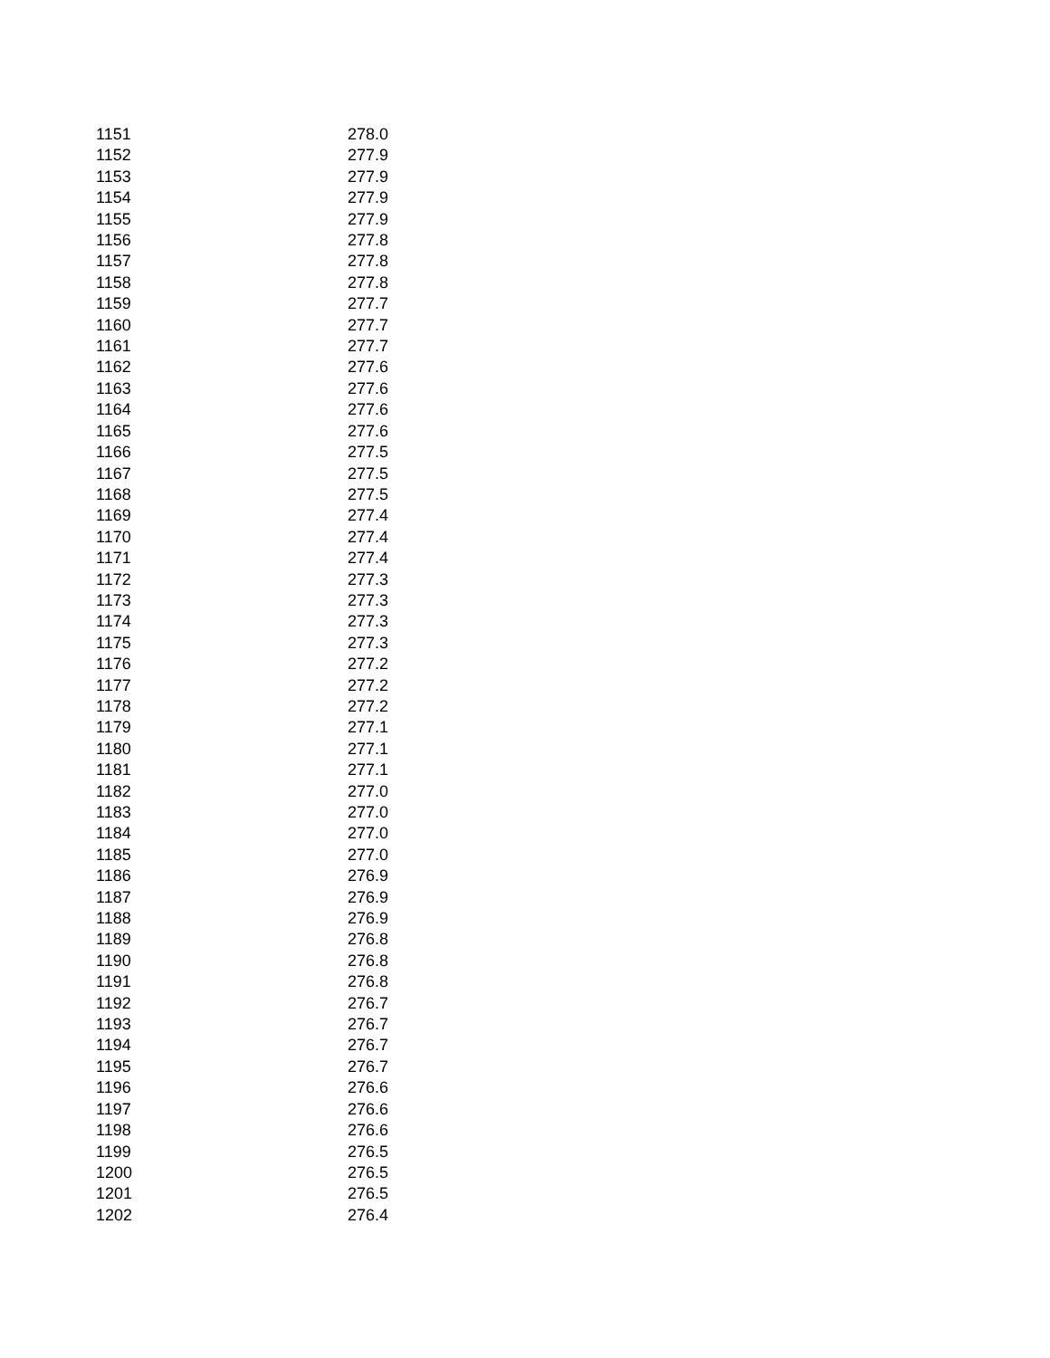| 1151 | 278.0 |
| 1152 | 277.9 |
| 1153 | 277.9 |
| 1154 | 277.9 |
| 1155 | 277.9 |
| 1156 | 277.8 |
| 1157 | 277.8 |
| 1158 | 277.8 |
| 1159 | 277.7 |
| 1160 | 277.7 |
| 1161 | 277.7 |
| 1162 | 277.6 |
| 1163 | 277.6 |
| 1164 | 277.6 |
| 1165 | 277.6 |
| 1166 | 277.5 |
| 1167 | 277.5 |
| 1168 | 277.5 |
| 1169 | 277.4 |
| 1170 | 277.4 |
| 1171 | 277.4 |
| 1172 | 277.3 |
| 1173 | 277.3 |
| 1174 | 277.3 |
| 1175 | 277.3 |
| 1176 | 277.2 |
| 1177 | 277.2 |
| 1178 | 277.2 |
| 1179 | 277.1 |
| 1180 | 277.1 |
| 1181 | 277.1 |
| 1182 | 277.0 |
| 1183 | 277.0 |
| 1184 | 277.0 |
| 1185 | 277.0 |
| 1186 | 276.9 |
| 1187 | 276.9 |
| 1188 | 276.9 |
| 1189 | 276.8 |
| 1190 | 276.8 |
| 1191 | 276.8 |
| 1192 | 276.7 |
| 1193 | 276.7 |
| 1194 | 276.7 |
| 1195 | 276.7 |
| 1196 | 276.6 |
| 1197 | 276.6 |
| 1198 | 276.6 |
| 1199 | 276.5 |
| 1200 | 276.5 |
| 1201 | 276.5 |
| 1202 | 276.4 |